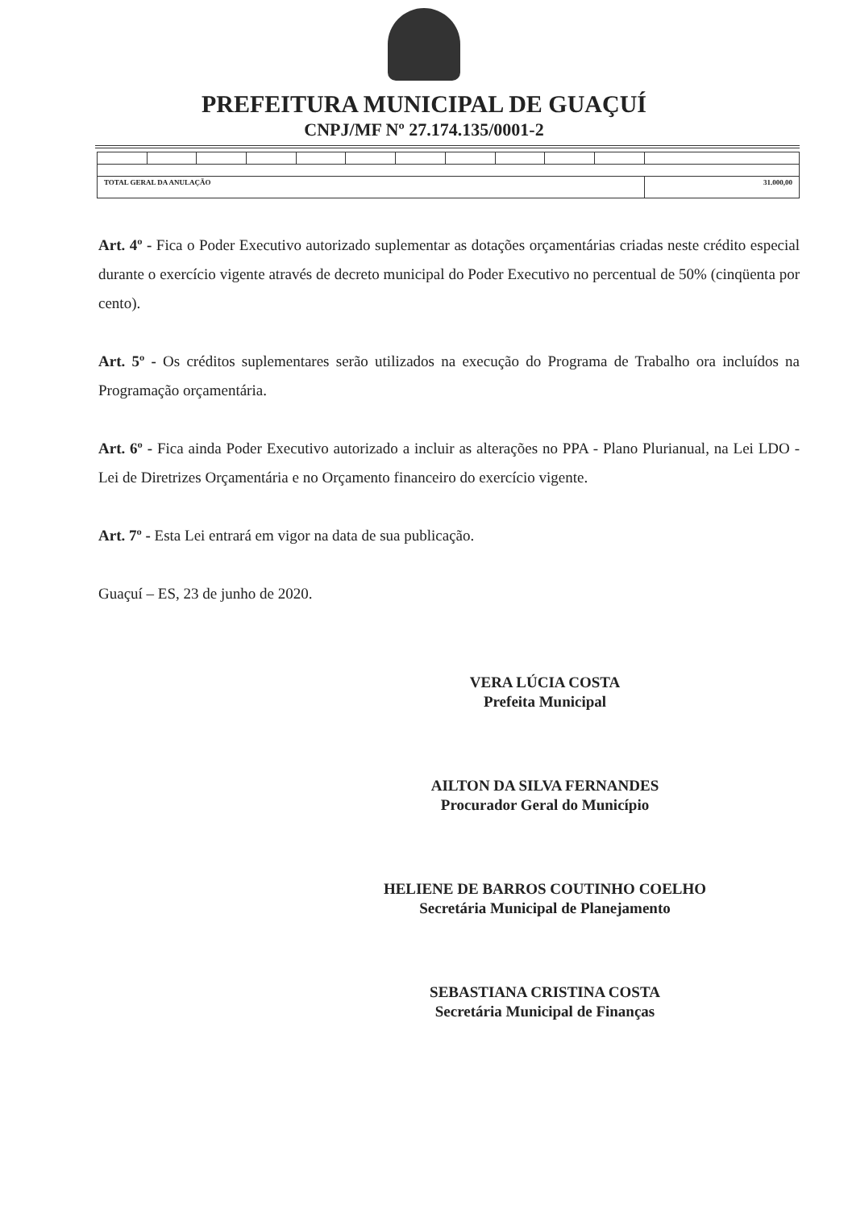PREFEITURA MUNICIPAL DE GUAÇUÍ
CNPJ/MF Nº 27.174.135/0001-2
| TOTAL GERAL DA ANULAÇÃO | | | | | | | | | | | 31.000,00 |
Art. 4º - Fica o Poder Executivo autorizado suplementar as dotações orçamentárias criadas neste crédito especial durante o exercício vigente através de decreto municipal do Poder Executivo no percentual de 50% (cinqüenta por cento).
Art. 5º - Os créditos suplementares serão utilizados na execução do Programa de Trabalho ora incluídos na Programação orçamentária.
Art. 6º - Fica ainda Poder Executivo autorizado a incluir as alterações no PPA - Plano Plurianual, na Lei LDO - Lei de Diretrizes Orçamentária e no Orçamento financeiro do exercício vigente.
Art. 7º - Esta Lei entrará em vigor na data de sua publicação.
Guaçuí – ES, 23 de junho de 2020.
VERA LÚCIA COSTA
Prefeita Municipal
AILTON DA SILVA FERNANDES
Procurador Geral do Município
HELIENE DE BARROS COUTINHO COELHO
Secretária Municipal de Planejamento
SEBASTIANA CRISTINA COSTA
Secretária Municipal de Finanças